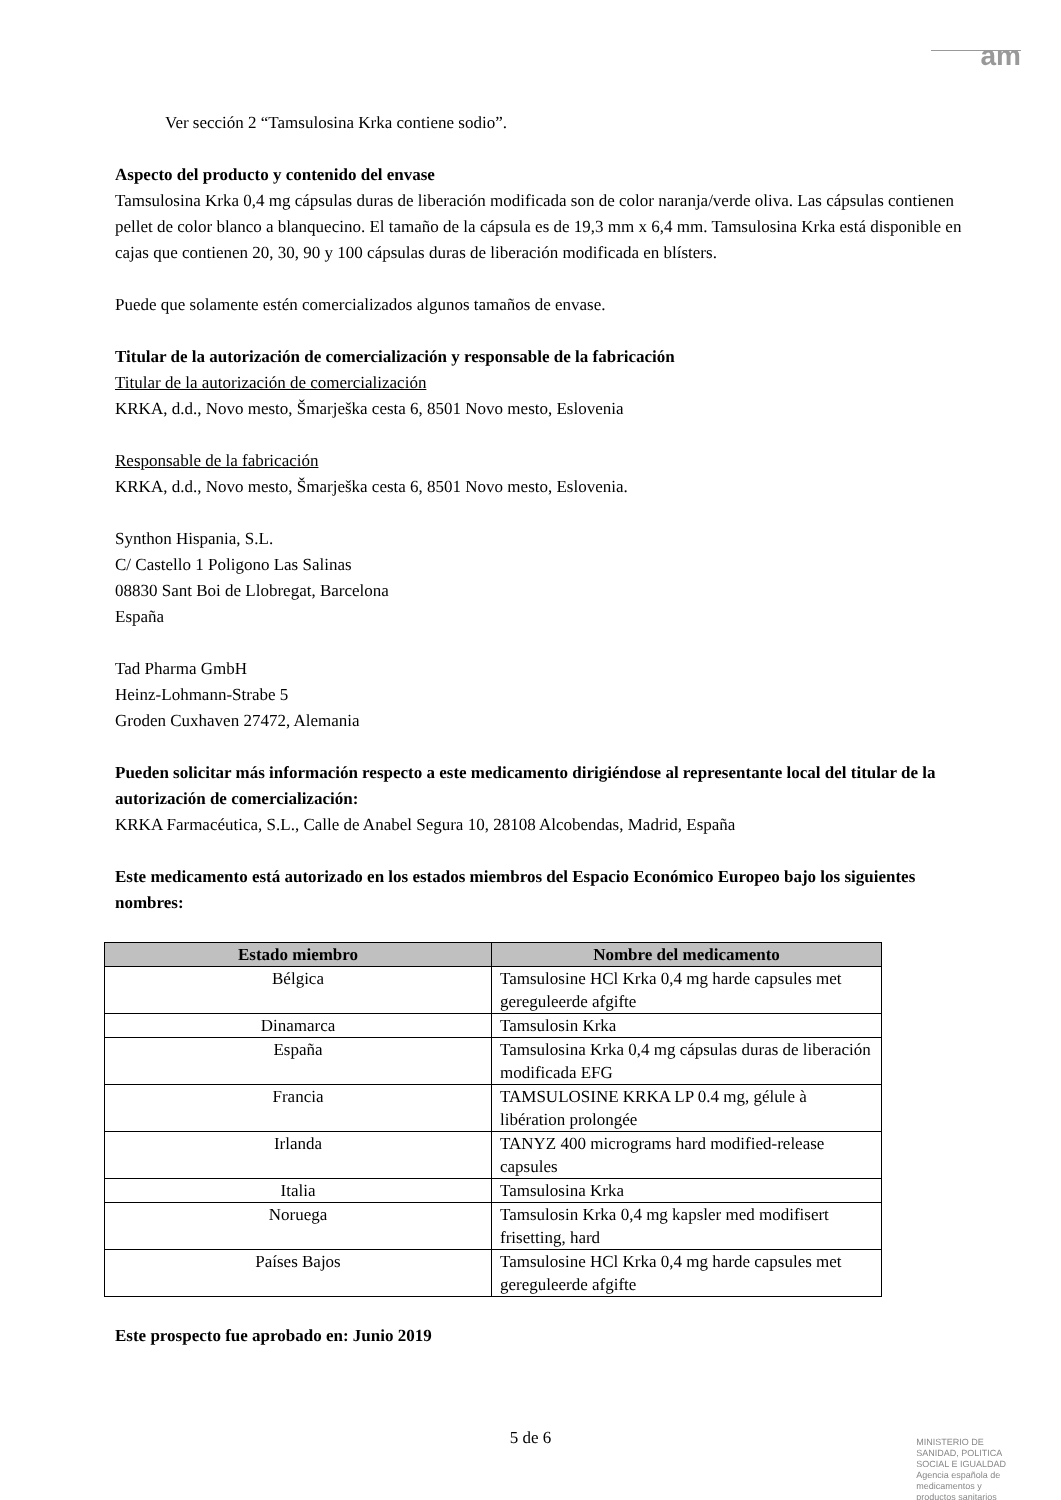am
Ver sección 2 “Tamsulosina Krka contiene sodio”.
Aspecto del producto y contenido del envase
Tamsulosina Krka 0,4 mg cápsulas duras de liberación modificada son de color naranja/verde oliva. Las cápsulas contienen pellet de color blanco a blanquecino. El tamaño de la cápsula es de 19,3 mm x 6,4 mm. Tamsulosina Krka está disponible en cajas que contienen 20, 30, 90 y 100 cápsulas duras de liberación modificada en blísters.
Puede que solamente estén comercializados algunos tamaños de envase.
Titular de la autorización de comercialización y responsable de la fabricación
Titular de la autorización de comercialización
KRKA, d.d., Novo mesto, Šmarješka cesta 6, 8501 Novo mesto, Eslovenia
Responsable de la fabricación
KRKA, d.d., Novo mesto, Šmarješka cesta 6, 8501 Novo mesto, Eslovenia.
Synthon Hispania, S.L.
C/ Castello 1 Poligono Las Salinas
08830 Sant Boi de Llobregat, Barcelona
España
Tad Pharma GmbH
Heinz-Lohmann-Strabe 5
Groden Cuxhaven 27472, Alemania
Pueden solicitar más información respecto a este medicamento dirigiéndose al representante local del titular de la autorización de comercialización:
KRKA Farmacéutica, S.L., Calle de Anabel Segura 10, 28108 Alcobendas, Madrid, España
Este medicamento está autorizado en los estados miembros del Espacio Económico Europeo bajo los siguientes nombres:
| Estado miembro | Nombre del medicamento |
| --- | --- |
| Bélgica | Tamsulosine HCl Krka 0,4 mg harde capsules met gereguleerde afgifte |
| Dinamarca | Tamsulosin Krka |
| España | Tamsulosina Krka 0,4 mg cápsulas duras de liberación modificada EFG |
| Francia | TAMSULOSINE KRKA LP 0.4 mg, gélule à libération prolongée |
| Irlanda | TANYZ 400 micrograms hard modified-release capsules |
| Italia | Tamsulosina Krka |
| Noruega | Tamsulosin Krka 0,4 mg kapsler med modifisert frisetting, hard |
| Países Bajos | Tamsulosine HCl Krka 0,4 mg harde capsules met gereguleerde afgifte |
Este prospecto fue aprobado en: Junio 2019
5 de 6
MINISTERIO DE
SANIDAD, POLITICA
SOCIAL E IGUALDAD
Agencia española de
medicamentos y
productos sanitarios